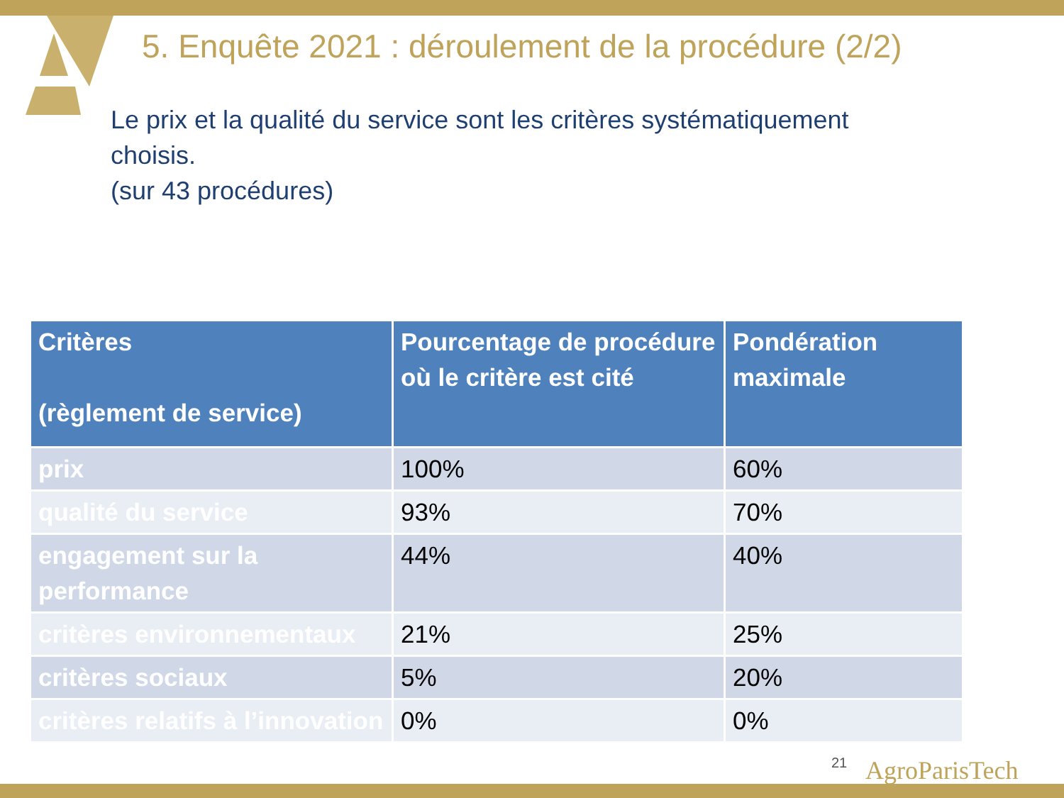5. Enquête 2021 : déroulement de la procédure (2/2)
Le prix et la qualité du service sont les critères systématiquement
choisis.
(sur 43 procédures)
| Critères (règlement de service) | Pourcentage de procédure où le critère est cité | Pondération maximale |
| --- | --- | --- |
| prix | 100% | 60% |
| qualité du service | 93% | 70% |
| engagement sur la performance | 44% | 40% |
| critères environnementaux | 21% | 25% |
| critères sociaux | 5% | 20% |
| critères relatifs à l’innovation | 0% | 0% |
21 AgroParisTech